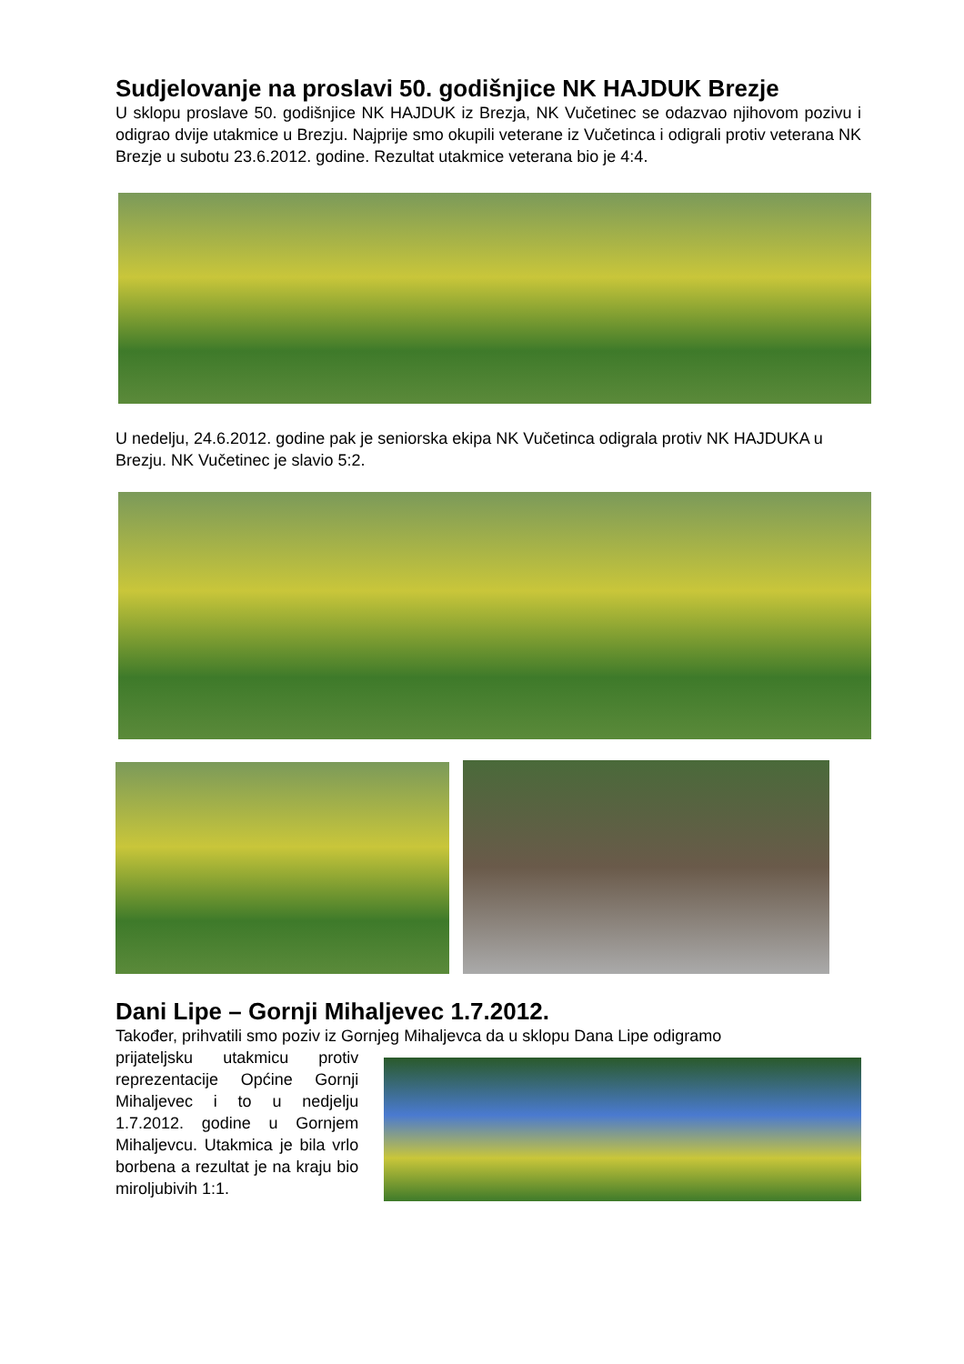Sudjelovanje na proslavi 50. godišnjice NK HAJDUK Brezje
U sklopu proslave 50. godišnjice NK HAJDUK iz Brezja, NK Vučetinec se odazvao njihovom pozivu i odigrao dvije utakmice u Brezju. Najprije smo okupili veterane iz Vučetinca i odigrali protiv veterana NK Brezje u subotu 23.6.2012. godine. Rezultat utakmice veterana bio je 4:4.
U nedelju, 24.6.2012. godine pak je seniorska ekipa NK Vučetinca odigrala protiv NK HAJDUKA u Brezju. NK Vučetinec je slavio 5:2.
Dani Lipe – Gornji Mihaljevec 1.7.2012.
Također, prihvatili smo poziv iz Gornjeg Mihaljevca da u sklopu Dana Lipe odigramo
prijateljsku utakmicu protiv reprezentacije Općine Gornji Mihaljevec i to u nedjelju 1.7.2012. godine u Gornjem Mihaljevcu. Utakmica je bila vrlo borbena a rezultat je na kraju bio miroljubivih 1:1.